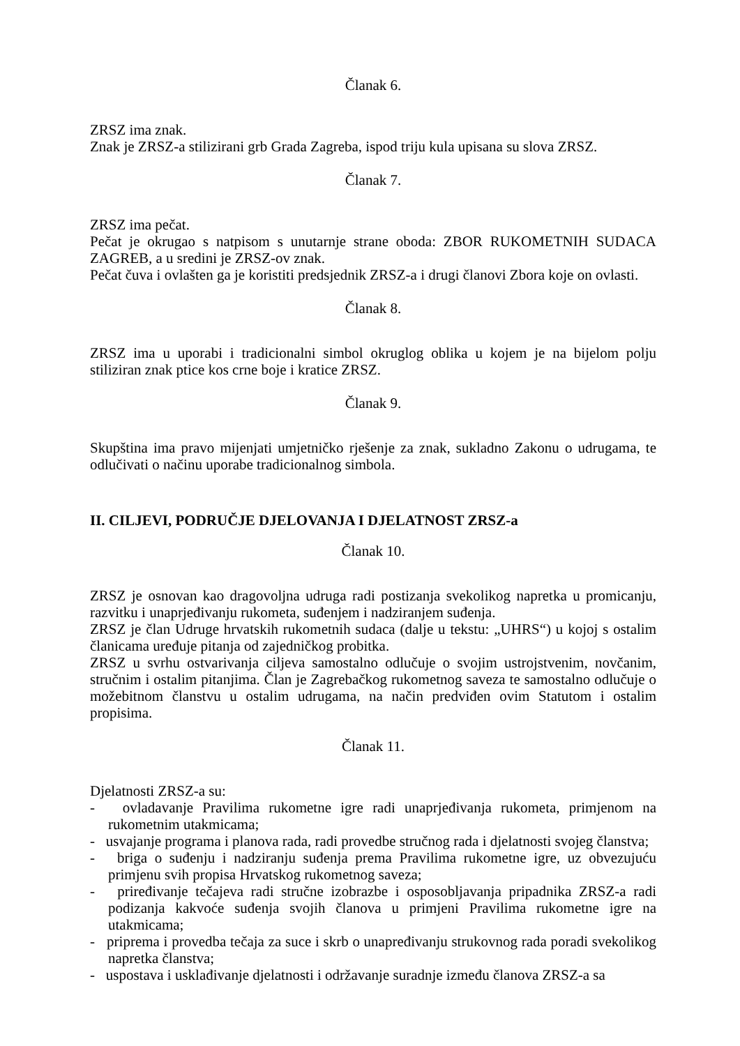Članak 6.
ZRSZ ima znak.
Znak je ZRSZ-a stilizirani grb Grada Zagreba, ispod triju kula upisana su slova ZRSZ.
Članak 7.
ZRSZ ima pečat.
Pečat je okrugao s natpisom s unutarnje strane oboda: ZBOR RUKOMETNIH SUDACA ZAGREB, a u sredini je ZRSZ-ov znak.
Pečat čuva i ovlašten ga je koristiti predsjednik ZRSZ-a i drugi članovi Zbora koje on ovlasti.
Članak 8.
ZRSZ ima u uporabi i tradicionalni simbol okruglog oblika u kojem je na bijelom polju stiliziran znak ptice kos crne boje i kratice ZRSZ.
Članak 9.
Skupština ima pravo mijenjati umjetničko rješenje za znak, sukladno Zakonu o udrugama, te odlučivati o načinu uporabe tradicionalnog simbola.
II. CILJEVI, PODRUČJE DJELOVANJA I DJELATNOST ZRSZ-a
Članak 10.
ZRSZ je osnovan kao dragovoljna udruga radi postizanja svekolikog napretka u promicanju, razvitku i unaprjeđivanju rukometa, suđenjem i nadziranjem suđenja.
ZRSZ je član Udruge hrvatskih rukometnih sudaca (dalje u tekstu: „UHRS“) u kojoj s ostalim članicama uređuje pitanja od zajedničkog probitka.
ZRSZ u svrhu ostvarivanja ciljeva samostalno odlučuje o svojim ustrojstvenim, novčanim, stručnim i ostalim pitanjima. Član je Zagrebačkog rukometnog saveza te samostalno odlučuje o možebitnom članstvu u ostalim udrugama, na način predviđen ovim Statutom i ostalim propisima.
Članak 11.
Djelatnosti ZRSZ-a su:
- ovladavanje Pravilima rukometne igre radi unaprjeđivanja rukometa, primjenom na rukometnim utakmicama;
- usvajanje programa i planova rada, radi provedbe stručnog rada i djelatnosti svojeg članstva;
- briga o suđenju i nadziranju suđenja prema Pravilima rukometne igre, uz obvezujuću primjenu svih propisa Hrvatskog rukometnog saveza;
- priređivanje tečajeva radi stručne izobrazbe i osposobljavanja pripadnika ZRSZ-a radi podizanja kakvoće suđenja svojih članova u primjeni Pravilima rukometne igre na utakmicama;
- priprema i provedba tečaja za suce i skrb o unapređivanju strukovnog rada poradi svekolikog napretka članstva;
- uspostava i usklađivanje djelatnosti i održavanje suradnje između članova ZRSZ-a sa